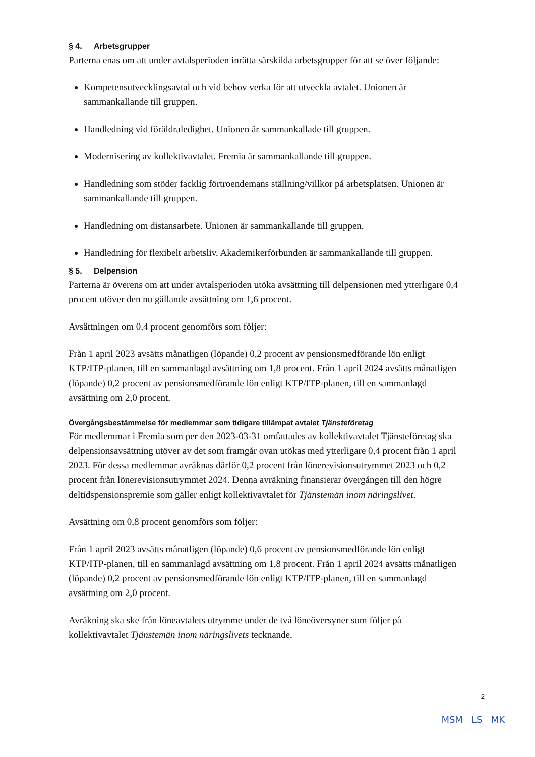§ 4. Arbetsgrupper
Parterna enas om att under avtalsperioden inrätta särskilda arbetsgrupper för att se över följande:
Kompetensutvecklingsavtal och vid behov verka för att utveckla avtalet. Unionen är sammankallande till gruppen.
Handledning vid föräldraledighet. Unionen är sammankallade till gruppen.
Modernisering av kollektivavtalet. Fremia är sammankallande till gruppen.
Handledning som stöder facklig förtroendemans ställning/villkor på arbetsplatsen. Unionen är sammankallande till gruppen.
Handledning om distansarbete. Unionen är sammankallande till gruppen.
Handledning för flexibelt arbetsliv. Akademikerförbunden är sammankallande till gruppen.
§ 5. Delpension
Parterna är överens om att under avtalsperioden utöka avsättning till delpensionen med ytterligare 0,4 procent utöver den nu gällande avsättning om 1,6 procent.
Avsättningen om 0,4 procent genomförs som följer:
Från 1 april 2023 avsätts månatligen (löpande) 0,2 procent av pensionsmedförande lön enligt KTP/ITP-planen, till en sammanlagd avsättning om 1,8 procent. Från 1 april 2024 avsätts månatligen (löpande) 0,2 procent av pensionsmedförande lön enligt KTP/ITP-planen, till en sammanlagd avsättning om 2,0 procent.
Övergångsbestämmelse för medlemmar som tidigare tillämpat avtalet Tjänsteföretag
För medlemmar i Fremia som per den 2023-03-31 omfattades av kollektivavtalet Tjänsteföretag ska delpensionsavsättning utöver av det som framgår ovan utökas med ytterligare 0,4 procent från 1 april 2023. För dessa medlemmar avräknas därför 0,2 procent från lönerevisionsutrymmet 2023 och 0,2 procent från lönerevisionsutrymmet 2024. Denna avräkning finansierar övergången till den högre deltidspensionspremie som gäller enligt kollektivavtalet för Tjänstemän inom näringslivet.
Avsättning om 0,8 procent genomförs som följer:
Från 1 april 2023 avsätts månatligen (löpande) 0,6 procent av pensionsmedförande lön enligt KTP/ITP-planen, till en sammanlagd avsättning om 1,8 procent. Från 1 april 2024 avsätts månatligen (löpande) 0,2 procent av pensionsmedförande lön enligt KTP/ITP-planen, till en sammanlagd avsättning om 2,0 procent.
Avräkning ska ske från löneavtalets utrymme under de två löneöversyner som följer på kollektivavtalet Tjänstemän inom näringslivets tecknande.
2
MSM LS MK